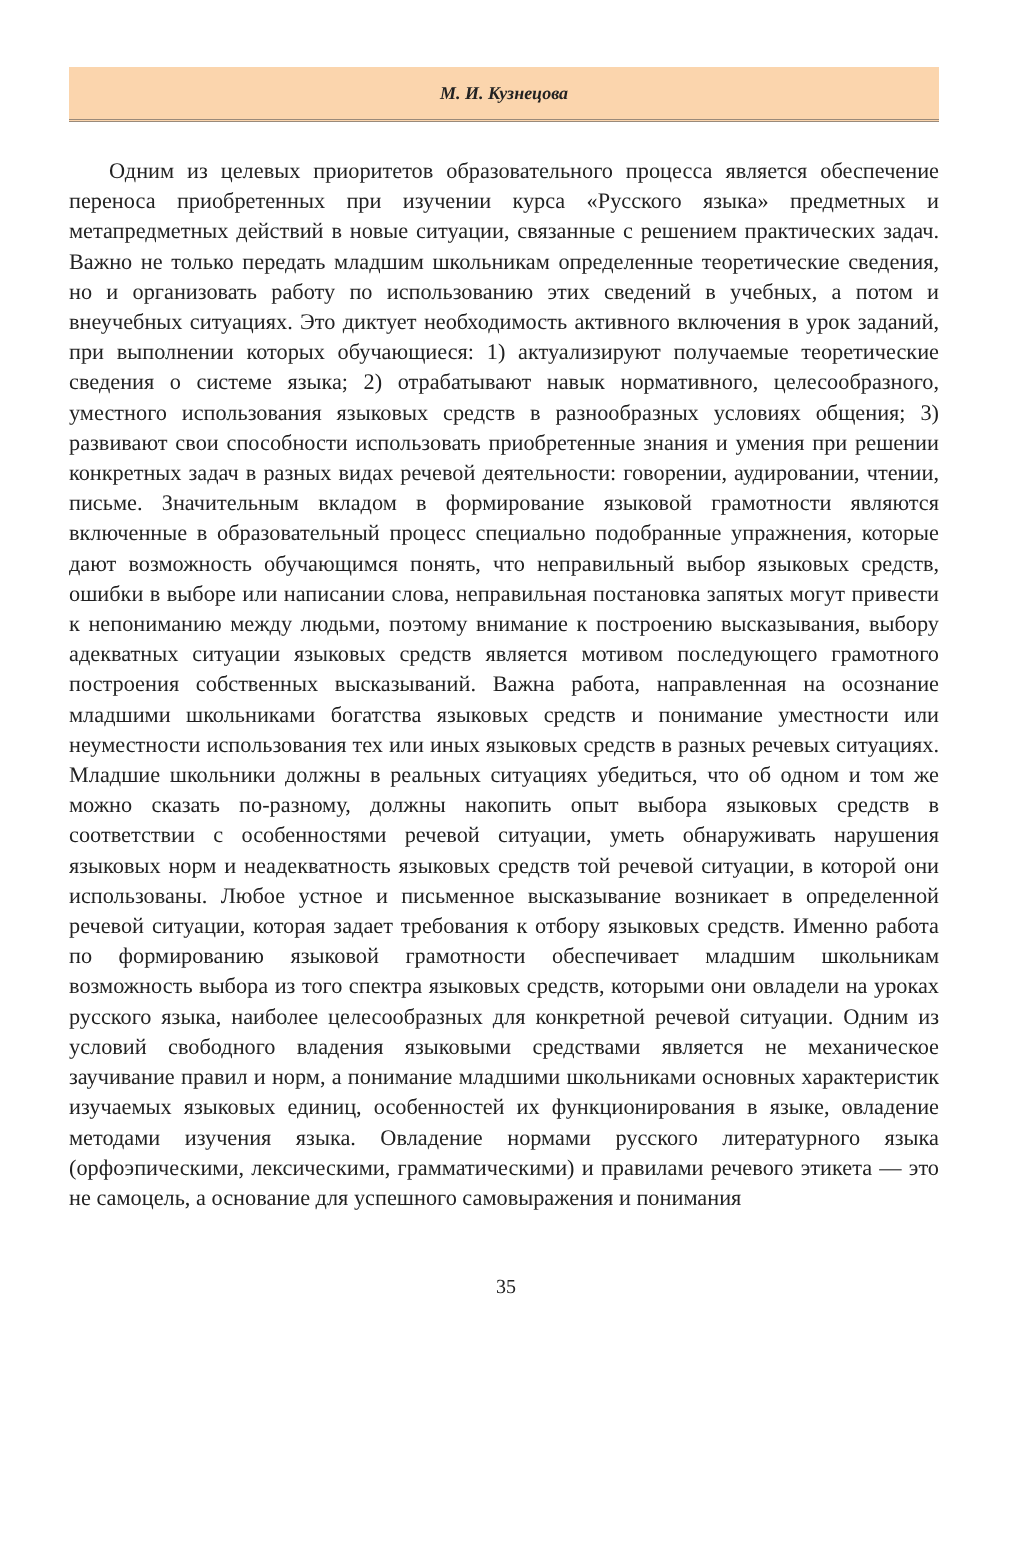М. И. Кузнецова
Одним из целевых приоритетов образовательного процесса является обеспечение переноса приобретенных при изучении курса «Русского языка» предметных и метапредметных действий в новые ситуации, связанные с решением практических задач. Важно не только передать младшим школьникам определенные теоретические сведения, но и организовать работу по использованию этих сведений в учебных, а потом и внеучебных ситуациях. Это диктует необходимость активного включения в урок заданий, при выполнении которых обучающиеся: 1) актуализируют получаемые теоретические сведения о системе языка; 2) отрабатывают навык нормативного, целесообразного, уместного использования языковых средств в разнообразных условиях общения; 3) развивают свои способности использовать приобретенные знания и умения при решении конкретных задач в разных видах речевой деятельности: говорении, аудировании, чтении, письме. Значительным вкладом в формирование языковой грамотности являются включенные в образовательный процесс специально подобранные упражнения, которые дают возможность обучающимся понять, что неправильный выбор языковых средств, ошибки в выборе или написании слова, неправильная постановка запятых могут привести к непониманию между людьми, поэтому внимание к построению высказывания, выбору адекватных ситуации языковых средств является мотивом последующего грамотного построения собственных высказываний. Важна работа, направленная на осознание младшими школьниками богатства языковых средств и понимание уместности или неуместности использования тех или иных языковых средств в разных речевых ситуациях. Младшие школьники должны в реальных ситуациях убедиться, что об одном и том же можно сказать по-разному, должны накопить опыт выбора языковых средств в соответствии с особенностями речевой ситуации, уметь обнаруживать нарушения языковых норм и неадекватность языковых средств той речевой ситуации, в которой они использованы. Любое устное и письменное высказывание возникает в определенной речевой ситуации, которая задает требования к отбору языковых средств. Именно работа по формированию языковой грамотности обеспечивает младшим школьникам возможность выбора из того спектра языковых средств, которыми они овладели на уроках русского языка, наиболее целесообразных для конкретной речевой ситуации. Одним из условий свободного владения языковыми средствами является не механическое заучивание правил и норм, а понимание младшими школьниками основных характеристик изучаемых языковых единиц, особенностей их функционирования в языке, овладение методами изучения языка. Овладение нормами русского литературного языка (орфоэпическими, лексическими, грамматическими) и правилами речевого этикета — это не самоцель, а основание для успешного самовыражения и понимания
35